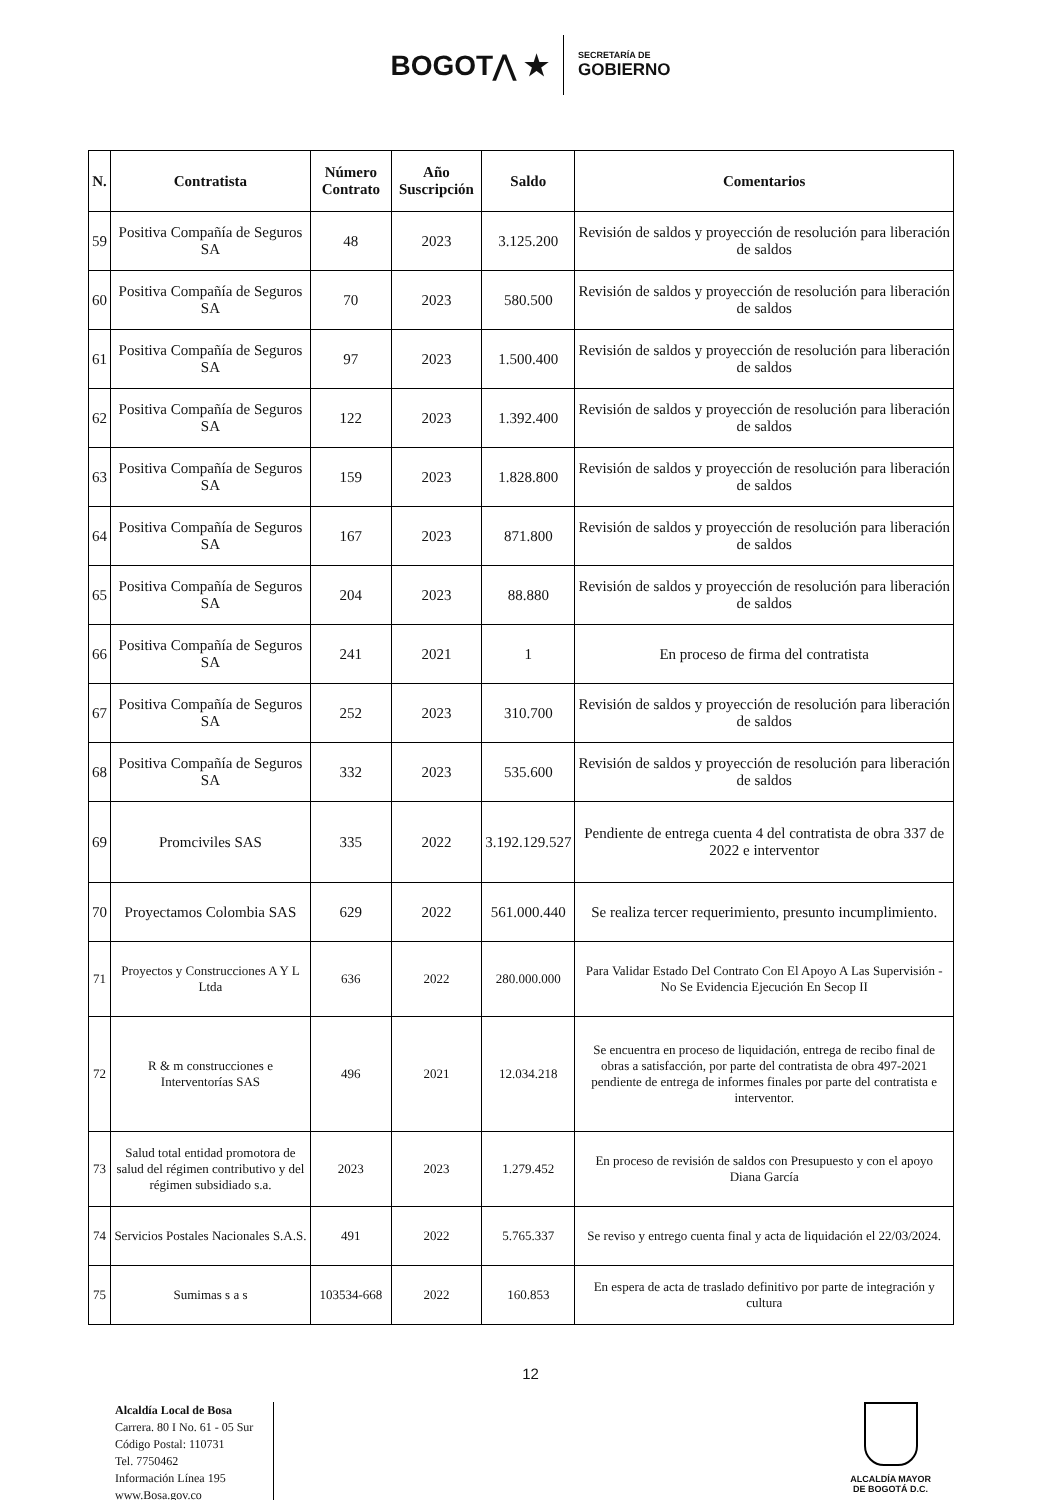BOGOT⋀ ★
SECRETARÍA DE
GOBIERNO
| N. | Contratista | Número Contrato | Año Suscripción | Saldo | Comentarios |
| --- | --- | --- | --- | --- | --- |
| 59 | Positiva Compañía de Seguros SA | 48 | 2023 | 3.125.200 | Revisión de saldos y proyección de resolución para liberación de saldos |
| 60 | Positiva Compañía de Seguros SA | 70 | 2023 | 580.500 | Revisión de saldos y proyección de resolución para liberación de saldos |
| 61 | Positiva Compañía de Seguros SA | 97 | 2023 | 1.500.400 | Revisión de saldos y proyección de resolución para liberación de saldos |
| 62 | Positiva Compañía de Seguros SA | 122 | 2023 | 1.392.400 | Revisión de saldos y proyección de resolución para liberación de saldos |
| 63 | Positiva Compañía de Seguros SA | 159 | 2023 | 1.828.800 | Revisión de saldos y proyección de resolución para liberación de saldos |
| 64 | Positiva Compañía de Seguros SA | 167 | 2023 | 871.800 | Revisión de saldos y proyección de resolución para liberación de saldos |
| 65 | Positiva Compañía de Seguros SA | 204 | 2023 | 88.880 | Revisión de saldos y proyección de resolución para liberación de saldos |
| 66 | Positiva Compañía de Seguros SA | 241 | 2021 | 1 | En proceso de firma del contratista |
| 67 | Positiva Compañía de Seguros SA | 252 | 2023 | 310.700 | Revisión de saldos y proyección de resolución para liberación de saldos |
| 68 | Positiva Compañía de Seguros SA | 332 | 2023 | 535.600 | Revisión de saldos y proyección de resolución para liberación de saldos |
| 69 | Promciviles SAS | 335 | 2022 | 3.192.129.527 | Pendiente de entrega cuenta 4 del contratista de obra 337 de 2022 e interventor |
| 70 | Proyectamos Colombia SAS | 629 | 2022 | 561.000.440 | Se realiza tercer requerimiento, presunto incumplimiento. |
| 71 | Proyectos y Construcciones A Y L Ltda | 636 | 2022 | 280.000.000 | Para Validar Estado Del Contrato Con El Apoyo A Las Supervisión - No Se Evidencia Ejecución En Secop II |
| 72 | R & m construcciones e Interventorías SAS | 496 | 2021 | 12.034.218 | Se encuentra en proceso de liquidación, entrega de recibo final de obras a satisfacción, por parte del contratista de obra 497-2021 pendiente de entrega de informes finales por parte del contratista e interventor. |
| 73 | Salud total entidad promotora de salud del régimen contributivo y del régimen subsidiado s.a. | 2023 | 2023 | 1.279.452 | En proceso de revisión de saldos con Presupuesto y con el apoyo Diana García |
| 74 | Servicios Postales Nacionales S.A.S. | 491 | 2022 | 5.765.337 | Se reviso y entrego cuenta final y acta de liquidación el 22/03/2024. |
| 75 | Sumimas s a s | 103534-668 | 2022 | 160.853 | En espera de acta de traslado definitivo por parte de integración y cultura |
12
Alcaldía Local de Bosa
Carrera. 80 I No. 61 - 05 Sur
Código Postal: 110731
Tel. 7750462
Información Línea 195
www.Bosa.gov.co
ALCALDÍA MAYOR
DE BOGOTÁ D.C.